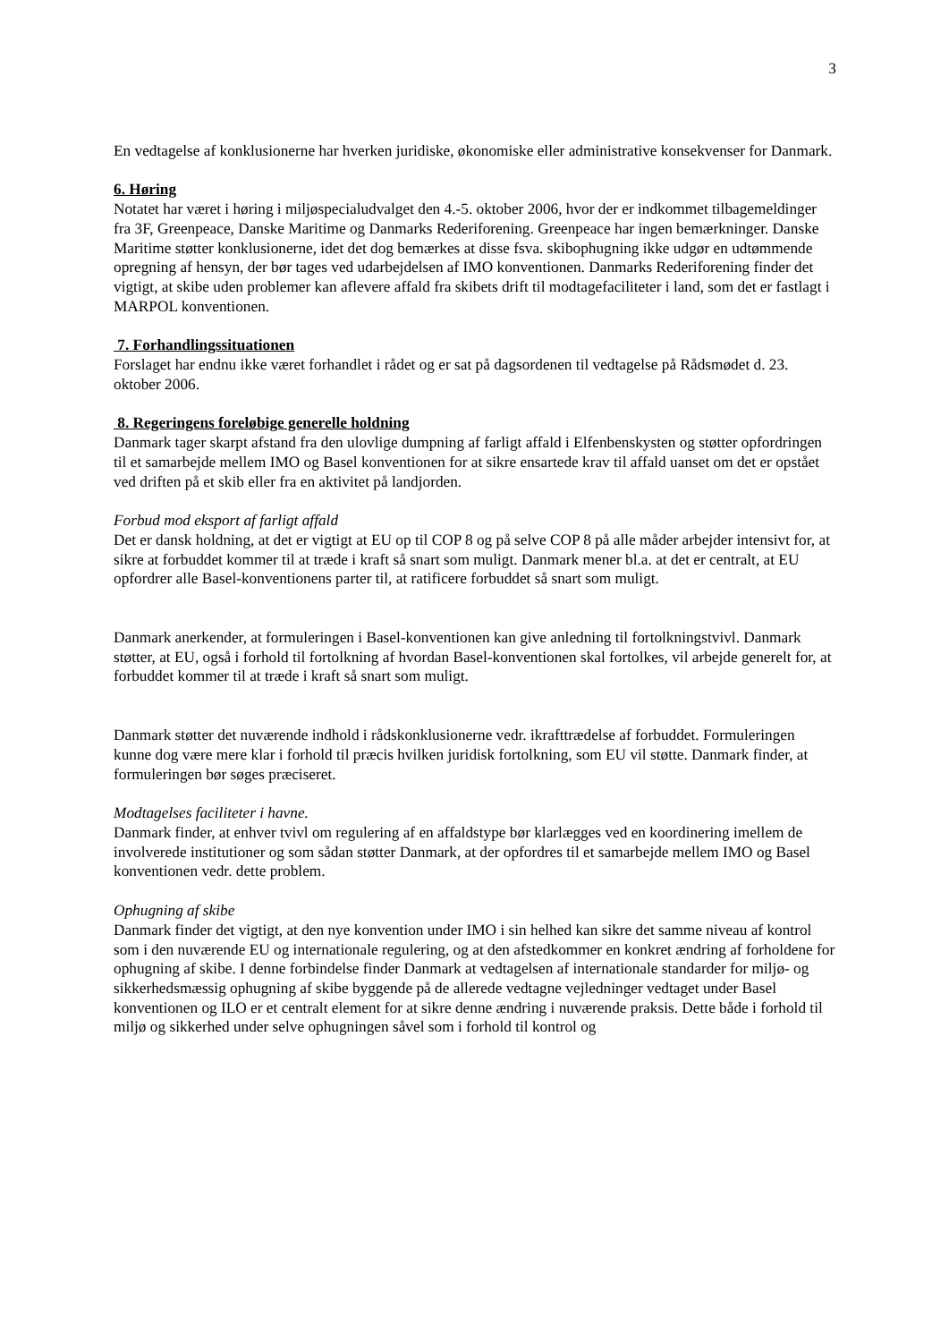3
En vedtagelse af konklusionerne har hverken juridiske, økonomiske eller administrative konsekvenser for Danmark.
6. Høring
Notatet har været i høring i miljøspecialudvalget den 4.-5. oktober 2006, hvor der er indkommet tilbagemeldinger fra 3F, Greenpeace, Danske Maritime og Danmarks Rederiforening. Greenpeace har ingen bemærkninger. Danske Maritime støtter konklusionerne, idet det dog bemærkes at disse fsva. skibophugning ikke udgør en udtømmende opregning af hensyn, der bør tages ved udarbejdelsen af IMO konventionen. Danmarks Rederiforening finder det vigtigt, at skibe uden problemer kan aflevere affald fra skibets drift til modtagefaciliteter i land, som det er fastlagt i MARPOL konventionen.
7. Forhandlingssituationen
Forslaget har endnu ikke været forhandlet i rådet og er sat på dagsordenen til vedtagelse på Rådsmødet d. 23. oktober 2006.
8. Regeringens foreløbige generelle holdning
Danmark tager skarpt afstand fra den ulovlige dumpning af farligt affald i Elfenbenskysten og støtter opfordringen til et samarbejde mellem IMO og Basel konventionen for at sikre ensartede krav til affald uanset om det er opstået ved driften på et skib eller fra en aktivitet på landjorden.
Forbud mod eksport af farligt affald
Det er dansk holdning, at det er vigtigt at EU op til COP 8 og på selve COP 8 på alle måder arbejder intensivt for, at sikre at forbuddet kommer til at træde i kraft så snart som muligt. Danmark mener bl.a. at det er centralt, at EU opfordrer alle Basel-konventionens parter til, at ratificere forbuddet så snart som muligt.
Danmark anerkender, at formuleringen i Basel-konventionen kan give anledning til fortolkningstvivl. Danmark støtter, at EU, også i forhold til fortolkning af hvordan Basel-konventionen skal fortolkes, vil arbejde generelt for, at forbuddet kommer til at træde i kraft så snart som muligt.
Danmark støtter det nuværende indhold i rådskonklusionerne vedr. ikrafttrædelse af forbuddet. Formuleringen kunne dog være mere klar i forhold til præcis hvilken juridisk fortolkning, som EU vil støtte. Danmark finder, at formuleringen bør søges præciseret.
Modtagelses faciliteter i havne.
Danmark finder, at enhver tvivl om regulering af en affaldstype bør klarlægges ved en koordinering imellem de involverede institutioner og som sådan støtter Danmark, at der opfordres til et samarbejde mellem IMO og Basel konventionen vedr. dette problem.
Ophugning af skibe
Danmark finder det vigtigt, at den nye konvention under IMO i sin helhed kan sikre det samme niveau af kontrol som i den nuværende EU og internationale regulering, og at den afstedkommer en konkret ændring af forholdene for ophugning af skibe. I denne forbindelse finder Danmark at vedtagelsen af internationale standarder for miljø- og sikkerhedsmæssig ophugning af skibe byggende på de allerede vedtagne vejledninger vedtaget under Basel konventionen og ILO er et centralt element for at sikre denne ændring i nuværende praksis. Dette både i forhold til miljø og sikkerhed under selve ophugningen såvel som i forhold til kontrol og